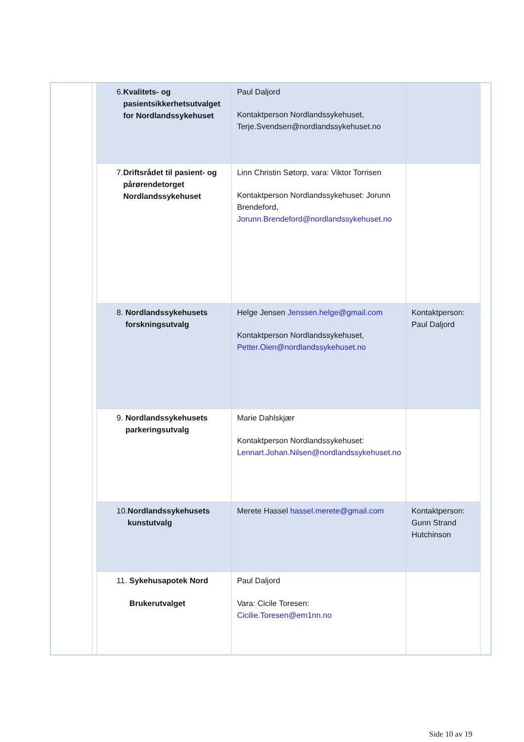| | | 6. Kvalitets- og pasientsikkerhetsutvalget for Nordlandssykehuset | Paul Daljord Kontaktperson Nordlandssykehuset, Terje.Svendsen@nordlandssykehuset.no | | |
| | | 7. Driftsrådet til pasient- og pårørendetorget Nordlandssykehuset | Linn Christin Søtorp, vara: Viktor Torrisen Kontaktperson Nordlandssykehuset: Jorunn Brendeford, Jorunn.Brendeford@nordlandssykehuset.no | | |
| | | 8. Nordlandssykehusets forskningsutvalg | Helge Jensen Jenssen.helge@gmail.com Kontaktperson Nordlandssykehuset, Petter.Oien@nordlandssykehuset.no | Kontaktperson: Paul Daljord | |
| | | 9. Nordlandssykehusets parkeringsutvalg | Marie Dahlskjær Kontaktperson Nordlandssykehuset: Lennart.Johan.Nilsen@nordlandssykehuset.no | | |
| | | 10. Nordlandssykehusets kunstutvalg | Merete Hassel hassel.merete@gmail.com | Kontaktperson: Gunn Strand Hutchinson | |
| | | 11. Sykehusapotek Nord Brukerutvalget | Paul Daljord Vara: Cicile Toresen: Cicilie.Toresen@em1nn.no | | |
Side 10 av 19